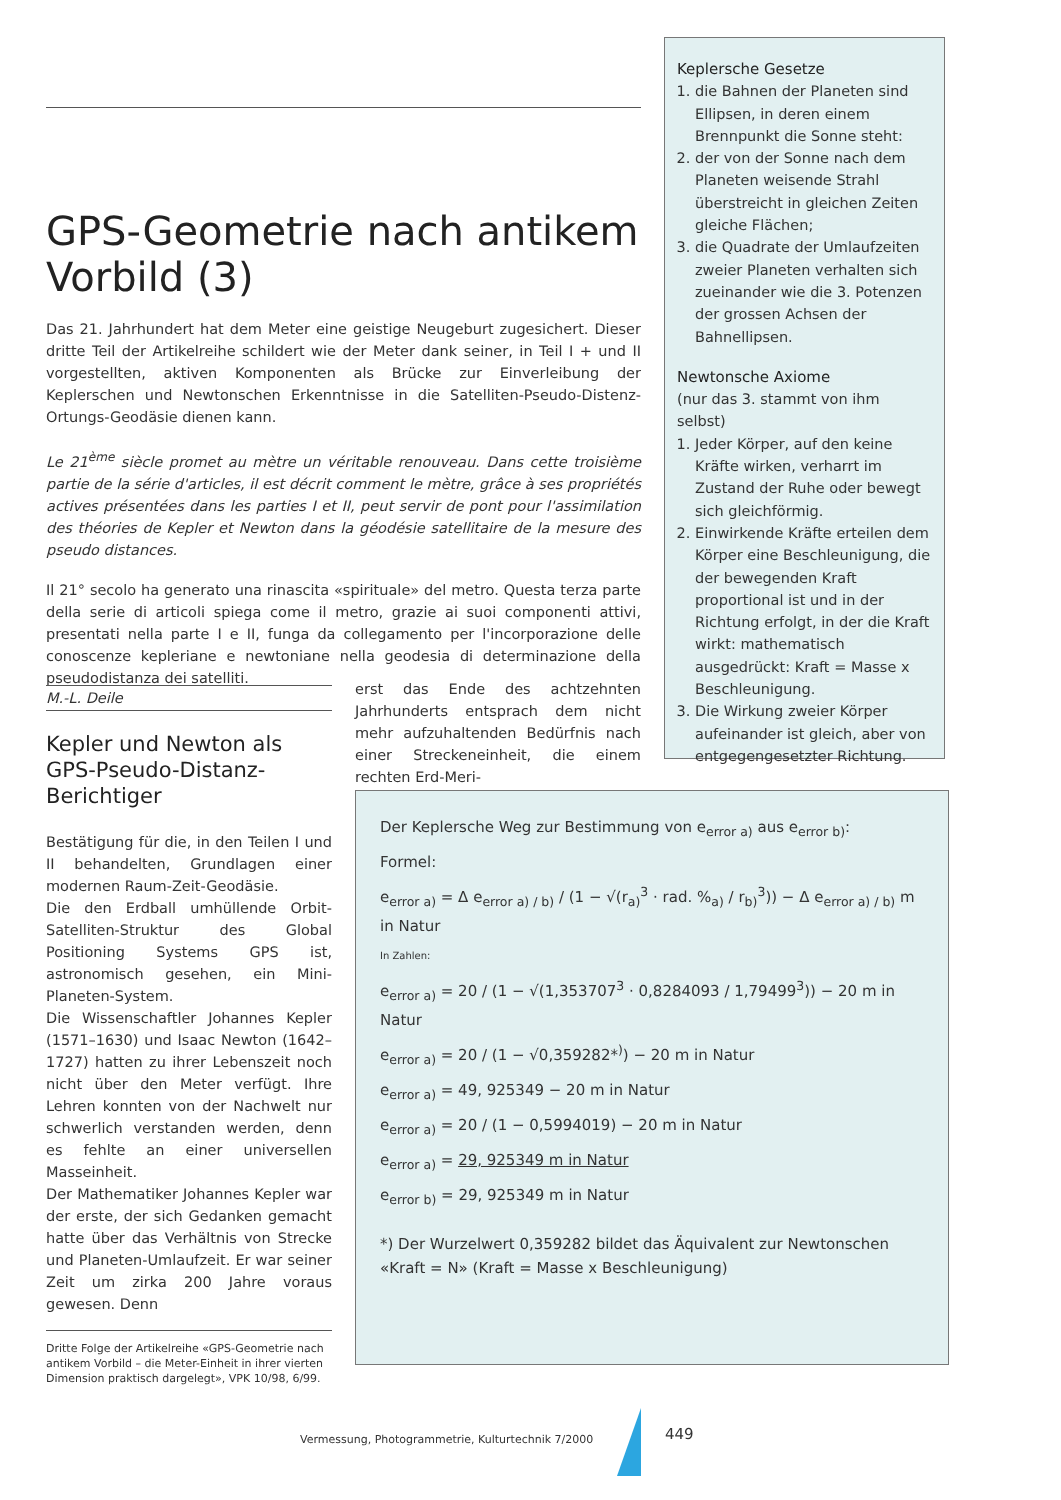GPS-Geometrie nach antikem Vorbild (3)
Das 21. Jahrhundert hat dem Meter eine geistige Neugeburt zugesichert. Dieser dritte Teil der Artikelreihe schildert wie der Meter dank seiner, in Teil I + und II vorgestellten, aktiven Komponenten als Brücke zur Einverleibung der Keplerschen und Newtonschen Erkenntnisse in die Satelliten-Pseudo-Distenz-Ortungs-Geodäsie dienen kann.
Le 21<sup>ème</sup> siècle promet au mètre un véritable renouveau. Dans cette troisième partie de la série d'articles, il est décrit comment le mètre, grâce à ses propriétés actives présentées dans les parties I et II, peut servir de pont pour l'assimilation des théories de Kepler et Newton dans la géodésie satellitaire de la mesure des pseudo distances.
Il 21° secolo ha generato una rinascita «spirituale» del metro. Questa terza parte della serie di articoli spiega come il metro, grazie ai suoi componenti attivi, presentati nella parte I e II, funga da collegamento per l'incorporazione delle conoscenze kepleriane e newtoniane nella geodesia di determinazione della pseudodistanza dei satelliti.
Keplersche Gesetze
1. die Bahnen der Planeten sind Ellipsen, in deren einem Brennpunkt die Sonne steht:
2. der von der Sonne nach dem Planeten weisende Strahl überstreicht in gleichen Zeiten gleiche Flächen;
3. die Quadrate der Umlaufzeiten zweier Planeten verhalten sich zueinander wie die 3. Potenzen der grossen Achsen der Bahnellipsen.
Newtonsche Axiome
(nur das 3. stammt von ihm selbst)
1. Jeder Körper, auf den keine Kräfte wirken, verharrt im Zustand der Ruhe oder bewegt sich gleichförmig.
2. Einwirkende Kräfte erteilen dem Körper eine Beschleunigung, die der bewegenden Kraft proportional ist und in der Richtung erfolgt, in der die Kraft wirkt: mathematisch ausgedrückt: Kraft = Masse x Beschleunigung.
3. Die Wirkung zweier Körper aufeinander ist gleich, aber von entgegengesetzter Richtung.
M.-L. Deile
Kepler und Newton als GPS-Pseudo-Distanz-Berichtiger
Bestätigung für die, in den Teilen I und II behandelten, Grundlagen einer modernen Raum-Zeit-Geodäsie.
Die den Erdball umhüllende Orbit-Satelliten-Struktur des Global Positioning Systems GPS ist, astronomisch gesehen, ein Mini-Planeten-System.
Die Wissenschaftler Johannes Kepler (1571–1630) und Isaac Newton (1642–1727) hatten zu ihrer Lebenszeit noch nicht über den Meter verfügt. Ihre Lehren konnten von der Nachwelt nur schwerlich verstanden werden, denn es fehlte an einer universellen Masseinheit.
Der Mathematiker Johannes Kepler war der erste, der sich Gedanken gemacht hatte über das Verhältnis von Strecke und Planeten-Umlaufzeit. Er war seiner Zeit um zirka 200 Jahre voraus gewesen. Denn
erst das Ende des achtzehnten Jahrhunderts entsprach dem nicht mehr aufzuhaltenden Bedürfnis nach einer Streckeneinheit, die einem rechten Erd-Meri-
Der Keplersche Weg zur Bestimmung von e<sub>error a)</sub> aus e<sub>error b)</sub>:
Formel:
e<sub>error a)</sub> = Δ e<sub>error a) / b)</sub> / (1 − √(r<sub>a)</sub><sup>3</sup> · rad. %<sub>a)</sub> / r<sub>b)</sub><sup>3</sup>)) − Δ e<sub>error a) / b)</sub> m in Natur
In Zahlen:
e<sub>error a)</sub> = 20 / (1 − √(1,353707<sup>3</sup> · 0,8284093 / 1,79499<sup>3</sup>)) − 20 m in Natur
e<sub>error a)</sub> = 20 / (1 − √0,359282*<sup>)</sup>) − 20 m in Natur
e<sub>error a)</sub> = 49, 925349 − 20 m in Natur
e<sub>error a)</sub> = 20 / (1 − 0,5994019) − 20 m in Natur
e<sub>error a)</sub> = 29, 925349 m in Natur
e<sub>error b)</sub> = 29, 925349 m in Natur
*) Der Wurzelwert 0,359282 bildet das Äquivalent zur Newtonschen «Kraft = N» (Kraft = Masse x Beschleunigung)
Dritte Folge der Artikelreihe «GPS-Geometrie nach antikem Vorbild – die Meter-Einheit in ihrer vierten Dimension praktisch dargelegt», VPK 10/98, 6/99.
Vermessung, Photogrammetrie, Kulturtechnik 7/2000
449